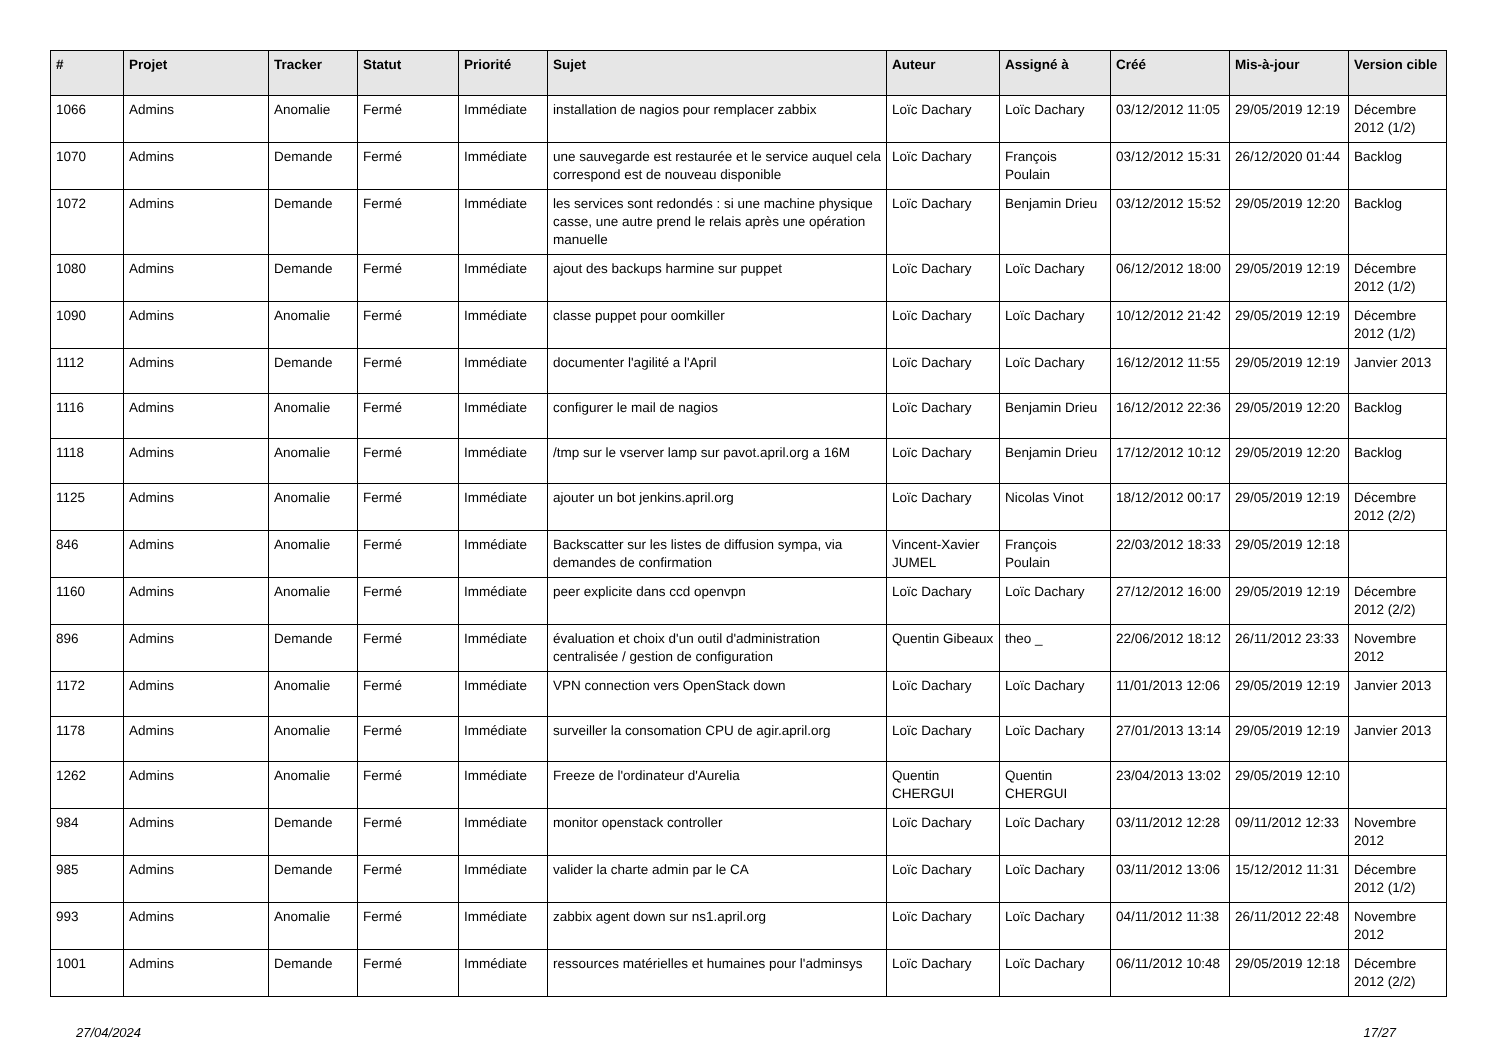| # | Projet | Tracker | Statut | Priorité | Sujet | Auteur | Assigné à | Créé | Mis-à-jour | Version cible |
| --- | --- | --- | --- | --- | --- | --- | --- | --- | --- | --- |
| 1066 | Admins | Anomalie | Fermé | Immédiate | installation de nagios pour remplacer zabbix | Loïc Dachary | Loïc Dachary | 03/12/2012 11:05 | 29/05/2019 12:19 | Décembre 2012 (1/2) |
| 1070 | Admins | Demande | Fermé | Immédiate | une sauvegarde est restaurée et le service auquel cela correspond est de nouveau disponible | Loïc Dachary | François Poulain | 03/12/2012 15:31 | 26/12/2020 01:44 | Backlog |
| 1072 | Admins | Demande | Fermé | Immédiate | les services sont redondés : si une machine physique casse, une autre prend le relais après une opération manuelle | Loïc Dachary | Benjamin Drieu | 03/12/2012 15:52 | 29/05/2019 12:20 | Backlog |
| 1080 | Admins | Demande | Fermé | Immédiate | ajout des backups harmine sur puppet | Loïc Dachary | Loïc Dachary | 06/12/2012 18:00 | 29/05/2019 12:19 | Décembre 2012 (1/2) |
| 1090 | Admins | Anomalie | Fermé | Immédiate | classe puppet pour oomkiller | Loïc Dachary | Loïc Dachary | 10/12/2012 21:42 | 29/05/2019 12:19 | Décembre 2012 (1/2) |
| 1112 | Admins | Demande | Fermé | Immédiate | documenter l'agilité a l'April | Loïc Dachary | Loïc Dachary | 16/12/2012 11:55 | 29/05/2019 12:19 | Janvier 2013 |
| 1116 | Admins | Anomalie | Fermé | Immédiate | configurer le mail de nagios | Loïc Dachary | Benjamin Drieu | 16/12/2012 22:36 | 29/05/2019 12:20 | Backlog |
| 1118 | Admins | Anomalie | Fermé | Immédiate | /tmp sur le vserver lamp sur pavot.april.org a 16M | Loïc Dachary | Benjamin Drieu | 17/12/2012 10:12 | 29/05/2019 12:20 | Backlog |
| 1125 | Admins | Anomalie | Fermé | Immédiate | ajouter un bot jenkins.april.org | Loïc Dachary | Nicolas Vinot | 18/12/2012 00:17 | 29/05/2019 12:19 | Décembre 2012 (2/2) |
| 846 | Admins | Anomalie | Fermé | Immédiate | Backscatter sur les listes de diffusion sympa, via demandes de confirmation | Vincent-Xavier JUMEL | François Poulain | 22/03/2012 18:33 | 29/05/2019 12:18 | |
| 1160 | Admins | Anomalie | Fermé | Immédiate | peer explicite dans ccd openvpn | Loïc Dachary | Loïc Dachary | 27/12/2012 16:00 | 29/05/2019 12:19 | Décembre 2012 (2/2) |
| 896 | Admins | Demande | Fermé | Immédiate | évaluation et choix d'un outil d'administration centralisée / gestion de configuration | Quentin Gibeaux | theo _ | 22/06/2012 18:12 | 26/11/2012 23:33 | Novembre 2012 |
| 1172 | Admins | Anomalie | Fermé | Immédiate | VPN connection vers OpenStack down | Loïc Dachary | Loïc Dachary | 11/01/2013 12:06 | 29/05/2019 12:19 | Janvier 2013 |
| 1178 | Admins | Anomalie | Fermé | Immédiate | surveiller la consomation CPU de agir.april.org | Loïc Dachary | Loïc Dachary | 27/01/2013 13:14 | 29/05/2019 12:19 | Janvier 2013 |
| 1262 | Admins | Anomalie | Fermé | Immédiate | Freeze de l'ordinateur d'Aurelia | Quentin CHERGUI | Quentin CHERGUI | 23/04/2013 13:02 | 29/05/2019 12:10 | |
| 984 | Admins | Demande | Fermé | Immédiate | monitor openstack controller | Loïc Dachary | Loïc Dachary | 03/11/2012 12:28 | 09/11/2012 12:33 | Novembre 2012 |
| 985 | Admins | Demande | Fermé | Immédiate | valider la charte admin par le CA | Loïc Dachary | Loïc Dachary | 03/11/2012 13:06 | 15/12/2012 11:31 | Décembre 2012 (1/2) |
| 993 | Admins | Anomalie | Fermé | Immédiate | zabbix agent down sur ns1.april.org | Loïc Dachary | Loïc Dachary | 04/11/2012 11:38 | 26/11/2012 22:48 | Novembre 2012 |
| 1001 | Admins | Demande | Fermé | Immédiate | ressources matérielles et humaines pour l'adminsys | Loïc Dachary | Loïc Dachary | 06/11/2012 10:48 | 29/05/2019 12:18 | Décembre 2012 (2/2) |
27/04/2024 17/27